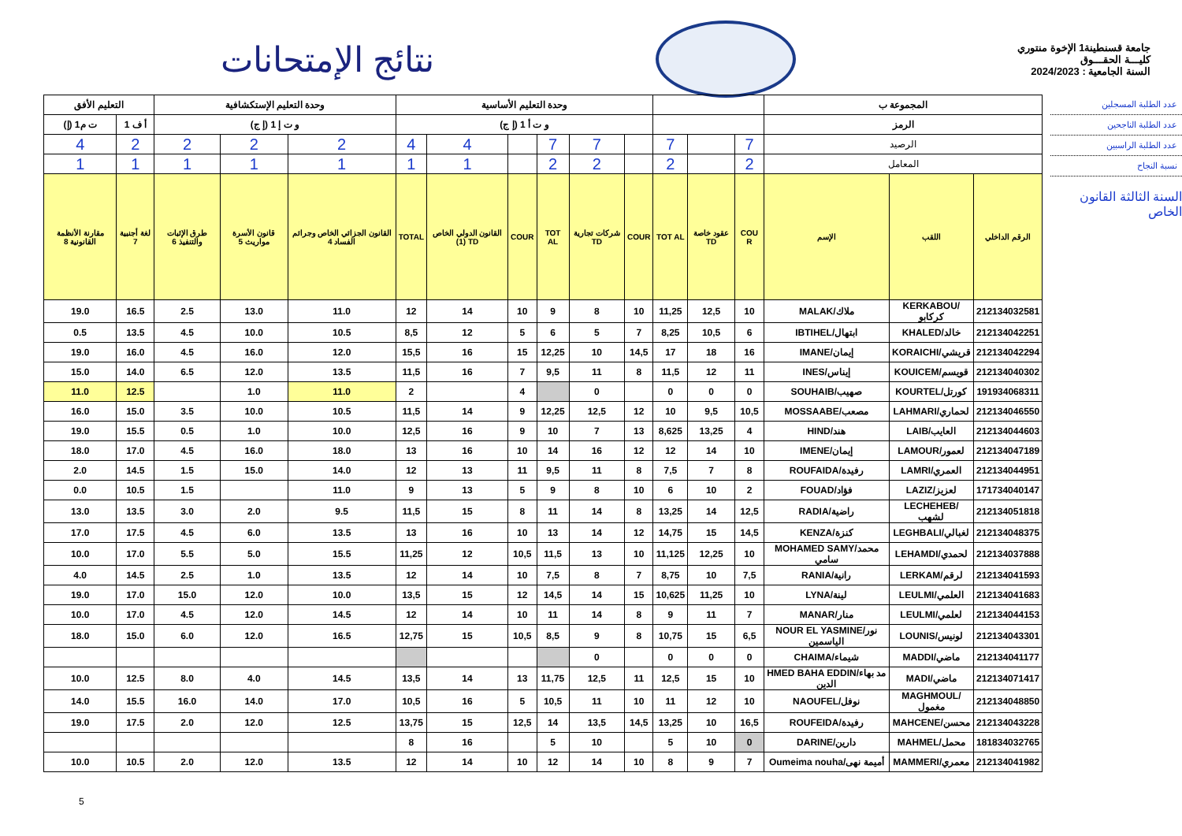نتائج الإمتحانات
جامعة قسنطينة1 الإخوة منتوري
كليـــة الحقـــوق
السنة الجامعية : 2024/2023
| التعليم الأفق | | وحدة التعليم الإستكشافية | | | وحدة التعليم الأساسية | | | | | | | | | المجموعة ب | | |
| --- | --- | --- | --- | --- | --- | --- | --- | --- | --- | --- | --- | --- | --- | --- | --- | --- |
| ت م1 (إ) | أ ف 1 | و ت إ 1 (إ ج) | | | و ت أ 1 (إ ج) | | | | | | | | | الرمز | | |
| 4 | 2 | 2 | 2 | 2 | 4 | 4 | | 7 | 7 | | 7 | | 7 | الرصيد | | |
| 1 | 1 | 1 | 1 | 1 | 1 | 1 | | 2 | 2 | | 2 | | 2 | المعامل | | |
| مقارنة الأنظمة القانونية 8 | لغة أجنبية 7 | طرق الإثبات والتنفيذ 6 | قانون الأسرة مواريث 5 | القانون الجزائي الخاص وجرائم الفساد 4 | TOTAL | القانون الدولي الخاص (1) TD | COUR | TOT AL | شركات تجارية TD | COUR | TOT AL | عقود خاصة TD | COU R | الإسم | اللقب | الرقم الداخلي |
| 19.0 | 16.5 | 2.5 | 13.0 | 11.0 | 12 | 14 | 10 | 9 | 8 | 10 | 11,25 | 12,5 | 10 | MALAK/ملاك | KERKABOU/كركابو | 212134032581 |
| 0.5 | 13.5 | 4.5 | 10.0 | 10.5 | 8,5 | 12 | 5 | 6 | 5 | 7 | 8,25 | 10,5 | 6 | IBTIHEL/ابتهال | KHALED/خالد | 212134042251 |
| 19.0 | 16.0 | 4.5 | 16.0 | 12.0 | 15,5 | 16 | 15 | 12,25 | 10 | 14,5 | 17 | 18 | 16 | IMANE/إيمان | KORAICHI/قريشي | 212134042294 |
| 15.0 | 14.0 | 6.5 | 12.0 | 13.5 | 11,5 | 16 | 7 | 9,5 | 11 | 8 | 11,5 | 12 | 11 | INES/إيناس | KOUICEM/قويسم | 212134040302 |
| 11.0 | 12.5 | | 1.0 | 11.0 | 2 | | 4 | | 0 | | 0 | 0 | 0 | SOUHAIB/صهيب | KOURTEL/كورتل | 191934068311 |
| 16.0 | 15.0 | 3.5 | 10.0 | 10.5 | 11,5 | 14 | 9 | 12,25 | 12,5 | 12 | 10 | 9,5 | 10,5 | MOSSAABE/مصعب | LAHMARI/لحماري | 212134046550 |
| 19.0 | 15.5 | 0.5 | 1.0 | 10.0 | 12,5 | 16 | 9 | 10 | 7 | 13 | 8,625 | 13,25 | 4 | HIND/هند | LAIB/العايب | 212134044603 |
| 18.0 | 17.0 | 4.5 | 16.0 | 18.0 | 13 | 16 | 10 | 14 | 16 | 12 | 12 | 14 | 10 | IMENE/إيمان | LAMOUR/لعمور | 212134047189 |
| 2.0 | 14.5 | 1.5 | 15.0 | 14.0 | 12 | 13 | 11 | 9,5 | 11 | 8 | 7,5 | 7 | 8 | ROUFAIDA/رفيدة | LAMRI/العمري | 212134044951 |
| 0.0 | 10.5 | 1.5 | | 11.0 | 9 | 13 | 5 | 9 | 8 | 10 | 6 | 10 | 2 | FOUAD/فؤاد | LAZIZ/لعزيز | 171734040147 |
| 13.0 | 13.5 | 3.0 | 2.0 | 9.5 | 11,5 | 15 | 8 | 11 | 14 | 8 | 13,25 | 14 | 12,5 | RADIA/راضية | LECHEHEB/لشهب | 212134051818 |
| 17.0 | 17.5 | 4.5 | 6.0 | 13.5 | 13 | 16 | 10 | 13 | 14 | 12 | 14,75 | 15 | 14,5 | KENZA/كنزة | LEGHBALI/لغبالي | 212134048375 |
| 10.0 | 17.0 | 5.5 | 5.0 | 15.5 | 11,25 | 12 | 10,5 | 11,5 | 13 | 10 | 11,125 | 12,25 | 10 | MOHAMED SAMY/محمد سامي | LEHAMDI/لحمدي | 212134037888 |
| 4.0 | 14.5 | 2.5 | 1.0 | 13.5 | 12 | 14 | 10 | 7,5 | 8 | 7 | 8,75 | 10 | 7,5 | RANIA/رانية | LERKAM/لرقم | 212134041593 |
| 19.0 | 17.0 | 15.0 | 12.0 | 10.0 | 13,5 | 15 | 12 | 14,5 | 14 | 15 | 10,625 | 11,25 | 10 | LYNA/لينة | LEULMI/العلمي | 212134041683 |
| 10.0 | 17.0 | 4.5 | 12.0 | 14.5 | 12 | 14 | 10 | 11 | 14 | 8 | 9 | 11 | 7 | MANAR/منار | LEULMI/لعلمي | 212134044153 |
| 18.0 | 15.0 | 6.0 | 12.0 | 16.5 | 12,75 | 15 | 10,5 | 8,5 | 9 | 8 | 10,75 | 15 | 6,5 | NOUR EL YASMINE/نور الياسمين | LOUNIS/لونيس | 212134043301 |
| | | | | | | | | | 0 | | 0 | 0 | 0 | CHAIMA/شيماء | MADDI/ماضي | 212134041177 |
| 10.0 | 12.5 | 8.0 | 4.0 | 14.5 | 13,5 | 14 | 13 | 11,75 | 12,5 | 11 | 12,5 | 15 | 10 | HMED BAHA EDDIN/مد بهاء الدين | MADI/ماضي | 212134071417 |
| 14.0 | 15.5 | 16.0 | 14.0 | 17.0 | 10,5 | 16 | 5 | 10,5 | 11 | 10 | 11 | 12 | 10 | NAOUFEL/نوفل | MAGHMOUL/مغمول | 212134048850 |
| 19.0 | 17.5 | 2.0 | 12.0 | 12.5 | 13,75 | 15 | 12,5 | 14 | 13,5 | 14,5 | 13,25 | 10 | 16,5 | ROUFEIDA/رفيدة | MAHCENE/محسن | 212134043228 |
| | | | | | 8 | 16 | | 5 | 10 | | 5 | 10 | 0 | DARINE/دارين | MAHMEL/محمل | 181834032765 |
| 10.0 | 10.5 | 2.0 | 12.0 | 13.5 | 12 | 14 | 10 | 12 | 14 | 10 | 8 | 9 | 7 | Oumeima nouha/أميمة نهى | MAMMERI/معمري | 212134041982 |
عدد الطلبة المسجلين
عدد الطلبة الناجحين
عدد الطلبة الراسبين
نسبة النجاح
السنة الثالثة القانون الخاص
5